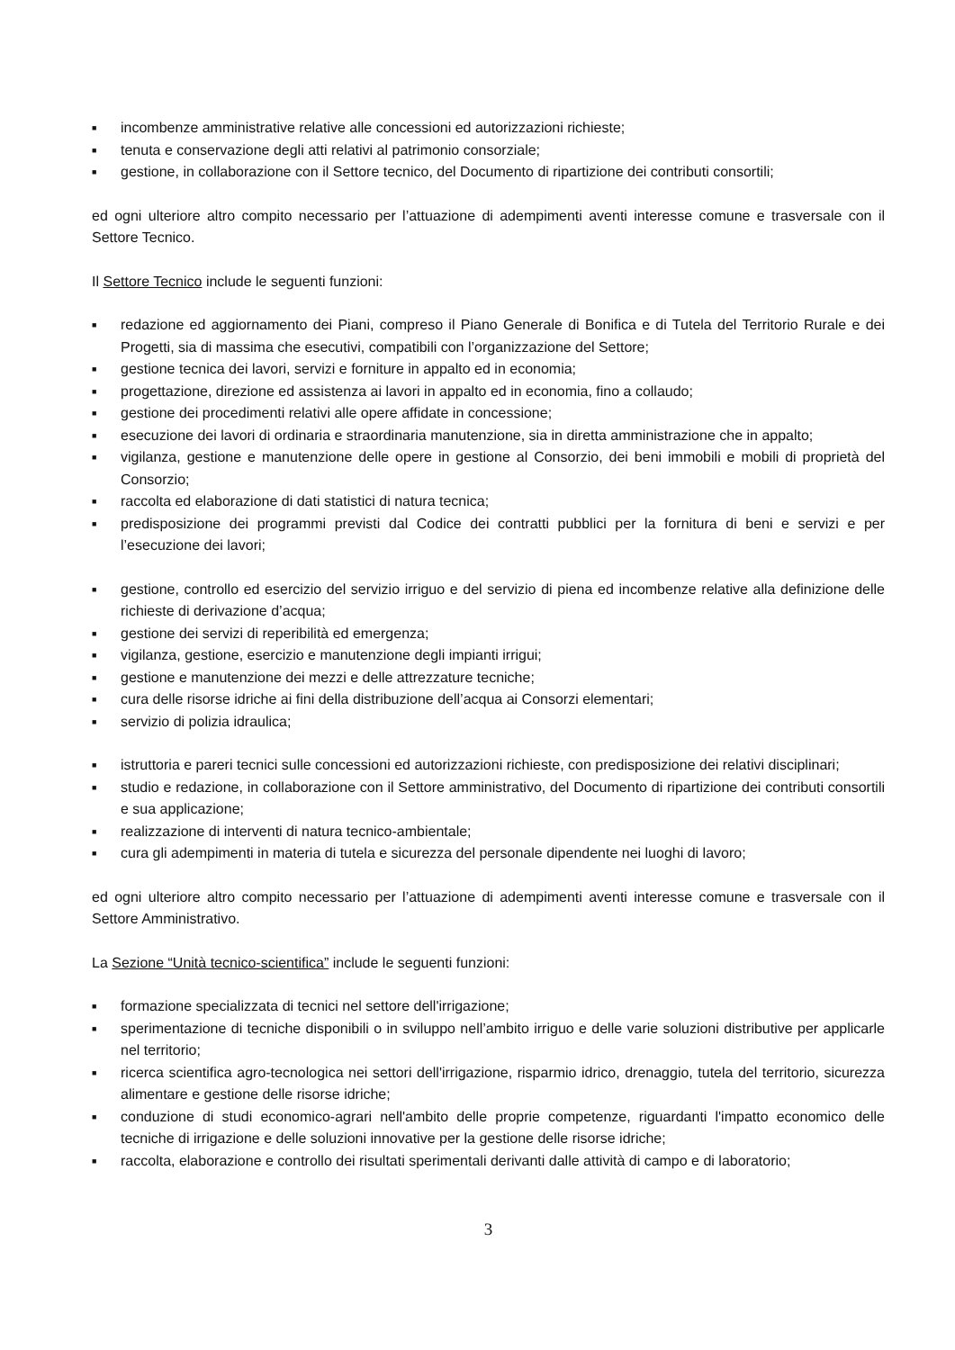■ incombenze amministrative relative alle concessioni ed autorizzazioni richieste;
■ tenuta e conservazione degli atti relativi al patrimonio consorziale;
■ gestione, in collaborazione con il Settore tecnico, del Documento di ripartizione dei contributi consortili;
ed ogni ulteriore altro compito necessario per l’attuazione di adempimenti aventi interesse comune e trasversale con il Settore Tecnico.
Il Settore Tecnico include le seguenti funzioni:
■ redazione ed aggiornamento dei Piani, compreso il Piano Generale di Bonifica e di Tutela del Territorio Rurale e dei Progetti, sia di massima che esecutivi, compatibili con l’organizzazione del Settore;
■ gestione tecnica dei lavori, servizi e forniture in appalto ed in economia;
■ progettazione, direzione ed assistenza ai lavori in appalto ed in economia, fino a collaudo;
■ gestione dei procedimenti relativi alle opere affidate in concessione;
■ esecuzione dei lavori di ordinaria e straordinaria manutenzione, sia in diretta amministrazione che in appalto;
■ vigilanza, gestione e manutenzione delle opere in gestione al Consorzio, dei beni immobili e mobili di proprietà del Consorzio;
■ raccolta ed elaborazione di dati statistici di natura tecnica;
■ predisposizione dei programmi previsti dal Codice dei contratti pubblici per la fornitura di beni e servizi e per l’esecuzione dei lavori;
■ gestione, controllo ed esercizio del servizio irriguo e del servizio di piena ed incombenze relative alla definizione delle richieste di derivazione d’acqua;
■ gestione dei servizi di reperibilità ed emergenza;
■ vigilanza, gestione, esercizio e manutenzione degli impianti irrigui;
■ gestione e manutenzione dei mezzi e delle attrezzature tecniche;
■ cura delle risorse idriche ai fini della distribuzione dell’acqua ai Consorzi elementari;
■ servizio di polizia idraulica;
■ istruttoria e pareri tecnici sulle concessioni ed autorizzazioni richieste, con predisposizione dei relativi disciplinari;
■ studio e redazione, in collaborazione con il Settore amministrativo, del Documento di ripartizione dei contributi consortili e sua applicazione;
■ realizzazione di interventi di natura tecnico-ambientale;
■ cura gli adempimenti in materia di tutela e sicurezza del personale dipendente nei luoghi di lavoro;
ed ogni ulteriore altro compito necessario per l’attuazione di adempimenti aventi interesse comune e trasversale con il Settore Amministrativo.
La Sezione “Unità tecnico-scientifica” include le seguenti funzioni:
■ formazione specializzata di tecnici nel settore dell'irrigazione;
■ sperimentazione di tecniche disponibili o in sviluppo nell’ambito irriguo e delle varie soluzioni distributive per applicarle nel territorio;
■ ricerca scientifica agro-tecnologica nei settori dell'irrigazione, risparmio idrico, drenaggio, tutela del territorio, sicurezza alimentare e gestione delle risorse idriche;
■ conduzione di studi economico-agrari nell'ambito delle proprie competenze, riguardanti l'impatto economico delle tecniche di irrigazione e delle soluzioni innovative per la gestione delle risorse idriche;
■ raccolta, elaborazione e controllo dei risultati sperimentali derivanti dalle attività di campo e di laboratorio;
3